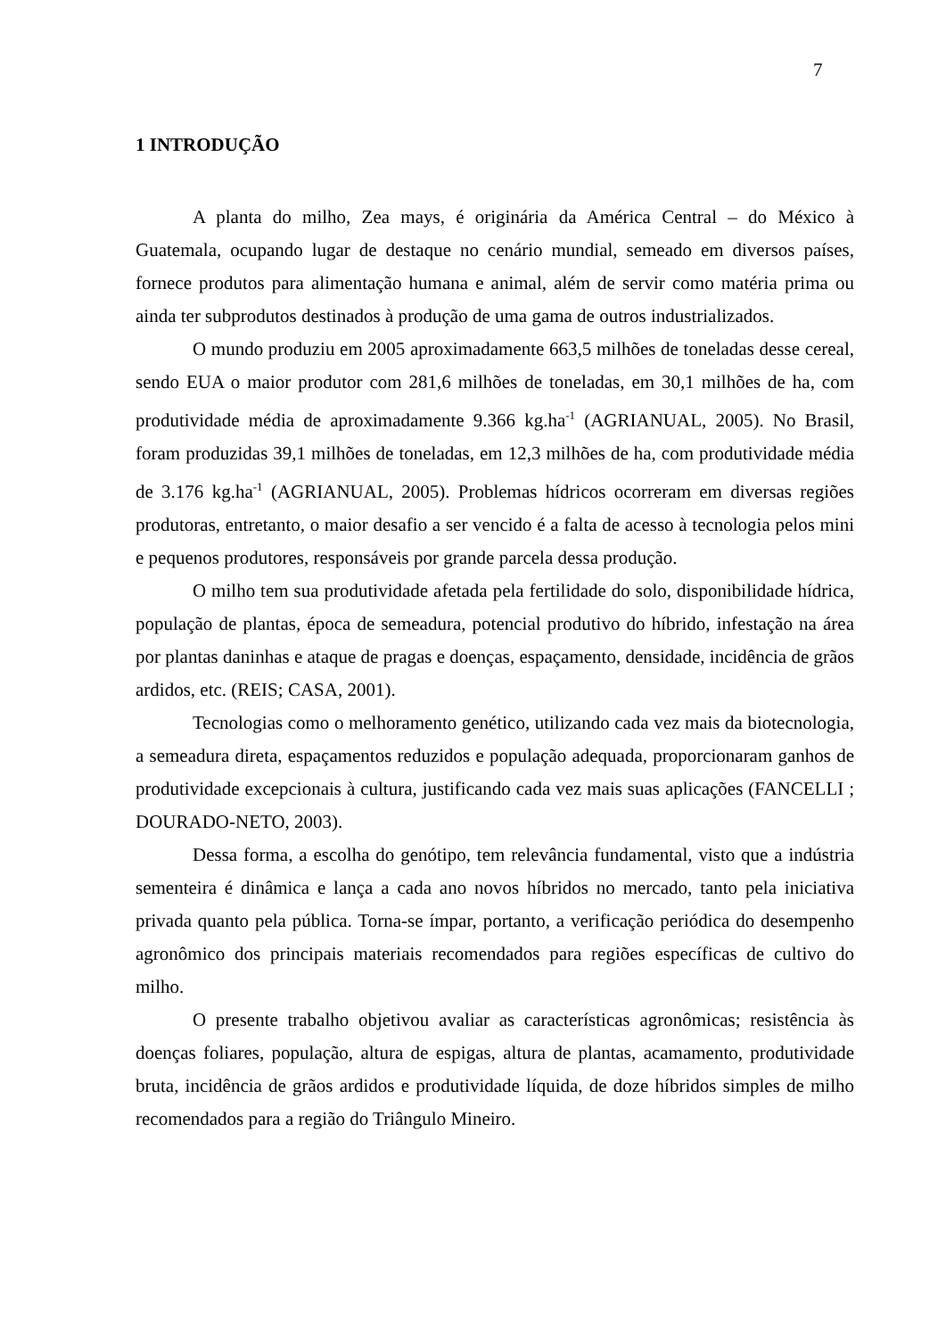7
1 INTRODUÇÃO
A planta do milho, Zea mays, é originária da América Central – do México à Guatemala, ocupando lugar de destaque no cenário mundial, semeado em diversos países, fornece produtos para alimentação humana e animal, além de servir como matéria prima ou ainda ter subprodutos destinados à produção de uma gama de outros industrializados.
O mundo produziu em 2005 aproximadamente 663,5 milhões de toneladas desse cereal, sendo EUA o maior produtor com 281,6 milhões de toneladas, em 30,1 milhões de ha, com produtividade média de aproximadamente 9.366 kg.ha<sup>-1</sup> (AGRIANUAL, 2005). No Brasil, foram produzidas 39,1 milhões de toneladas, em 12,3 milhões de ha, com produtividade média de 3.176 kg.ha<sup>-1</sup> (AGRIANUAL, 2005). Problemas hídricos ocorreram em diversas regiões produtoras, entretanto, o maior desafio a ser vencido é a falta de acesso à tecnologia pelos mini e pequenos produtores, responsáveis por grande parcela dessa produção.
O milho tem sua produtividade afetada pela fertilidade do solo, disponibilidade hídrica, população de plantas, época de semeadura, potencial produtivo do híbrido, infestação na área por plantas daninhas e ataque de pragas e doenças, espaçamento, densidade, incidência de grãos ardidos, etc. (REIS; CASA, 2001).
Tecnologias como o melhoramento genético, utilizando cada vez mais da biotecnologia, a semeadura direta, espaçamentos reduzidos e população adequada, proporcionaram ganhos de produtividade excepcionais à cultura, justificando cada vez mais suas aplicações (FANCELLI ; DOURADO-NETO, 2003).
Dessa forma, a escolha do genótipo, tem relevância fundamental, visto que a indústria sementeira é dinâmica e lança a cada ano novos híbridos no mercado, tanto pela iniciativa privada quanto pela pública. Torna-se ímpar, portanto, a verificação periódica do desempenho agronômico dos principais materiais recomendados para regiões específicas de cultivo do milho.
O presente trabalho objetivou avaliar as características agronômicas; resistência às doenças foliares, população, altura de espigas, altura de plantas, acamamento, produtividade bruta, incidência de grãos ardidos e produtividade líquida, de doze híbridos simples de milho recomendados para a região do Triângulo Mineiro.